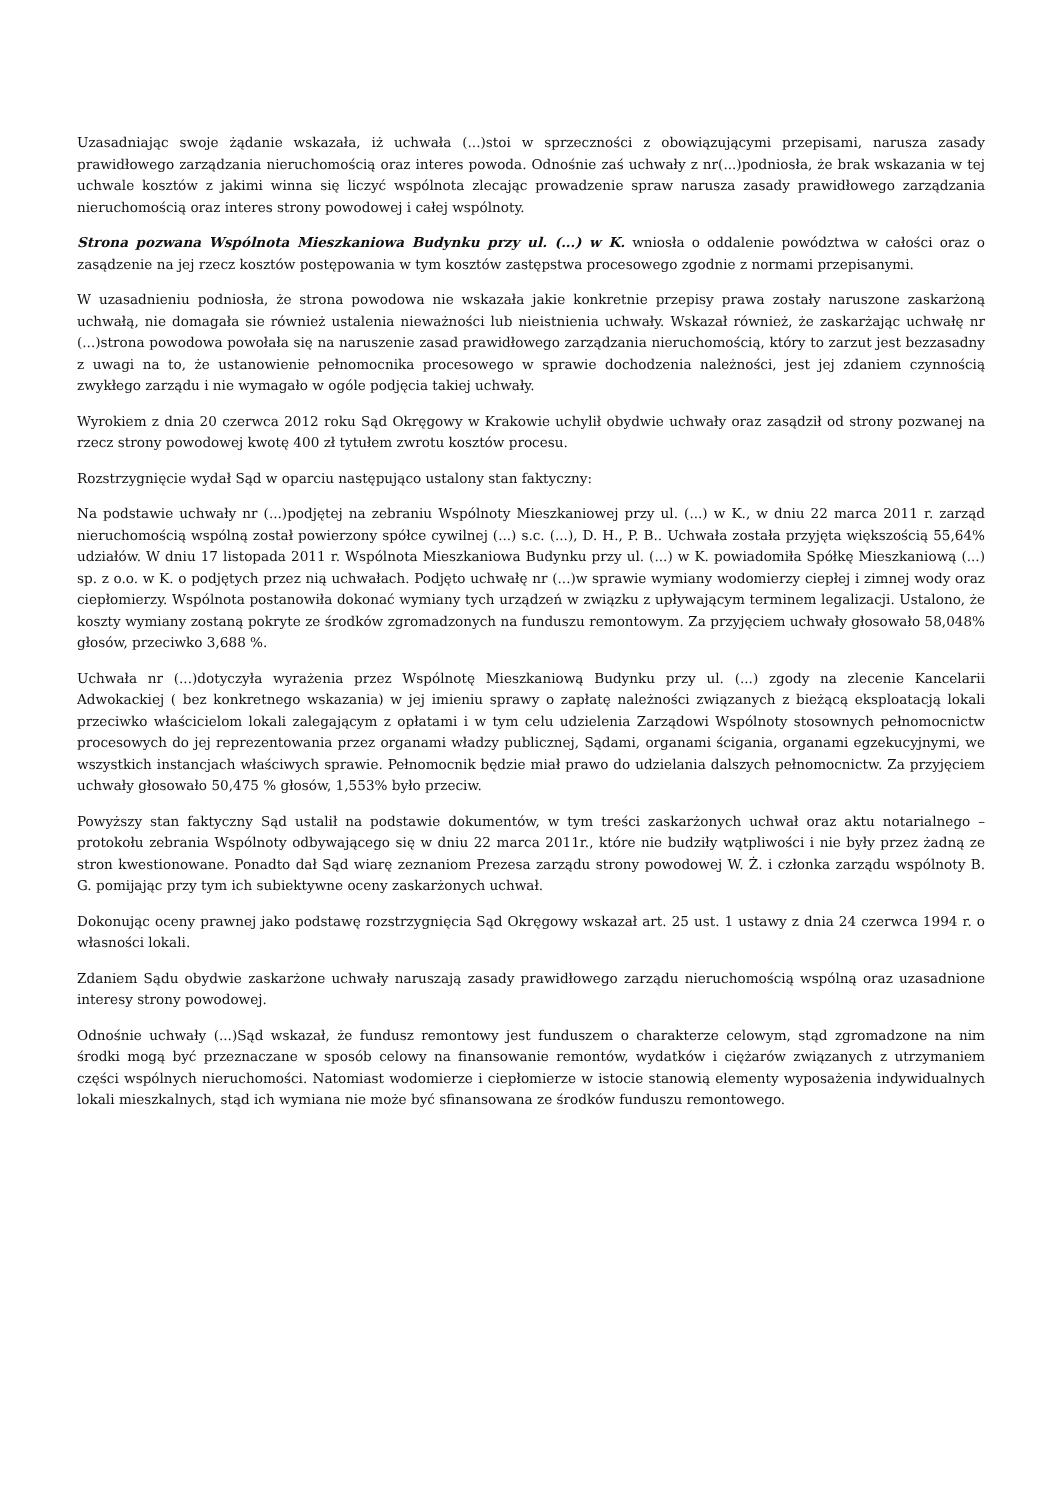Uzasadniając swoje żądanie wskazała, iż uchwała (...)stoi w sprzeczności z obowiązującymi przepisami, narusza zasady prawidłowego zarządzania nieruchomością oraz interes powoda. Odnośnie zaś uchwały z nr(...)podniosła, że brak wskazania w tej uchwale kosztów z jakimi winna się liczyć wspólnota zlecając prowadzenie spraw narusza zasady prawidłowego zarządzania nieruchomością oraz interes strony powodowej i całej wspólnoty.
Strona pozwana Wspólnota Mieszkaniowa Budynku przy ul. (...) w K. wniosła o oddalenie powództwa w całości oraz o zasądzenie na jej rzecz kosztów postępowania w tym kosztów zastępstwa procesowego zgodnie z normami przepisanymi.
W uzasadnieniu podniosła, że strona powodowa nie wskazała jakie konkretnie przepisy prawa zostały naruszone zaskarżoną uchwałą, nie domagała sie również ustalenia nieważności lub nieistnienia uchwały. Wskazał również, że zaskarżając uchwałę nr (...)strona powodowa powołała się na naruszenie zasad prawidłowego zarządzania nieruchomością, który to zarzut jest bezzasadny z uwagi na to, że ustanowienie pełnomocnika procesowego w sprawie dochodzenia należności, jest jej zdaniem czynnością zwykłego zarządu i nie wymagało w ogóle podjęcia takiej uchwały.
Wyrokiem z dnia 20 czerwca 2012 roku Sąd Okręgowy w Krakowie uchylił obydwie uchwały oraz zasądził od strony pozwanej na rzecz strony powodowej kwotę 400 zł tytułem zwrotu kosztów procesu.
Rozstrzygnięcie wydał Sąd w oparciu następująco ustalony stan faktyczny:
Na podstawie uchwały nr (...)podjętej na zebraniu Wspólnoty Mieszkaniowej przy ul. (...) w K., w dniu 22 marca 2011 r. zarząd nieruchomością wspólną został powierzony spółce cywilnej (...) s.c. (...), D. H., P. B.. Uchwała została przyjęta większością 55,64% udziałów. W dniu 17 listopada 2011 r. Wspólnota Mieszkaniowa Budynku przy ul. (...) w K. powiadomiła Spółkę Mieszkaniową (...) sp. z o.o. w K. o podjętych przez nią uchwałach. Podjęto uchwałę nr (...)w sprawie wymiany wodomierzy ciepłej i zimnej wody oraz ciepłomierzy. Wspólnota postanowiła dokonać wymiany tych urządzeń w związku z upływającym terminem legalizacji. Ustalono, że koszty wymiany zostaną pokryte ze środków zgromadzonych na funduszu remontowym. Za przyjęciem uchwały głosowało 58,048% głosów, przeciwko 3,688 %.
Uchwała nr (...)dotyczyła wyrażenia przez Wspólnotę Mieszkaniową Budynku przy ul. (...) zgody na zlecenie Kancelarii Adwokackiej ( bez konkretnego wskazania) w jej imieniu sprawy o zapłatę należności związanych z bieżącą eksploatacją lokali przeciwko właścicielom lokali zalegającym z opłatami i w tym celu udzielenia Zarządowi Wspólnoty stosownych pełnomocnictw procesowych do jej reprezentowania przez organami władzy publicznej, Sądami, organami ścigania, organami egzekucyjnymi, we wszystkich instancjach właściwych sprawie. Pełnomocnik będzie miał prawo do udzielania dalszych pełnomocnictw. Za przyjęciem uchwały głosowało 50,475 % głosów, 1,553% było przeciw.
Powyższy stan faktyczny Sąd ustalił na podstawie dokumentów, w tym treści zaskarżonych uchwał oraz aktu notarialnego – protokołu zebrania Wspólnoty odbywającego się w dniu 22 marca 2011r., które nie budziły wątpliwości i nie były przez żadną ze stron kwestionowane. Ponadto dał Sąd wiarę zeznaniom Prezesa zarządu strony powodowej W. Ż. i członka zarządu wspólnoty B. G. pomijając przy tym ich subiektywne oceny zaskarżonych uchwał.
Dokonując oceny prawnej jako podstawę rozstrzygnięcia Sąd Okręgowy wskazał art. 25 ust. 1 ustawy z dnia 24 czerwca 1994 r. o własności lokali.
Zdaniem Sądu obydwie zaskarżone uchwały naruszają zasady prawidłowego zarządu nieruchomością wspólną oraz uzasadnione interesy strony powodowej.
Odnośnie uchwały (...)Sąd wskazał, że fundusz remontowy jest funduszem o charakterze celowym, stąd zgromadzone na nim środki mogą być przeznaczane w sposób celowy na finansowanie remontów, wydatków i ciężarów związanych z utrzymaniem części wspólnych nieruchomości. Natomiast wodomierze i ciepłomierze w istocie stanowią elementy wyposażenia indywidualnych lokali mieszkalnych, stąd ich wymiana nie może być sfinansowana ze środków funduszu remontowego.